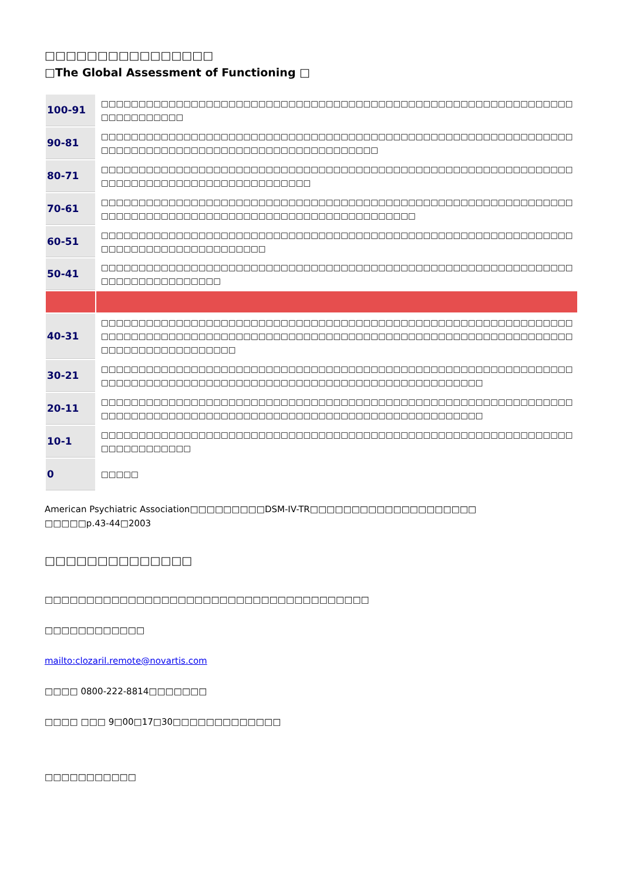□□□□□□□□□□□□□□□□
□The Global Assessment of Functioning □
| 100-91 | □□□□□□□□□□□□□□□□□□□□□□□□□□□□□□□□□□□□□□□□□□□□□□□□□□□□□□□□□□□□□□□□□□□□□□□□□□ |
| 90-81 | □□□□□□□□□□□□□□□□□□□□□□□□□□□□□□□□□□□□□□□□□□□□□□□□□□□□□□□□□□□□□□□□□□□□□□□□□□□□□□□□□□□□□□□□□□□□□□□□□□□□ |
| 80-71 | □□□□□□□□□□□□□□□□□□□□□□□□□□□□□□□□□□□□□□□□□□□□□□□□□□□□□□□□□□□□□□□□□□□□□□□□□□□□□□□□□□□□□□□□□□□ |
| 70-61 | □□□□□□□□□□□□□□□□□□□□□□□□□□□□□□□□□□□□□□□□□□□□□□□□□□□□□□□□□□□□□□□□□□□□□□□□□□□□□□□□□□□□□□□□□□□□□□□□□□□□□□□□□ |
| 60-51 | □□□□□□□□□□□□□□□□□□□□□□□□□□□□□□□□□□□□□□□□□□□□□□□□□□□□□□□□□□□□□□□□□□□□□□□□□□□□□□□□□□□□□ |
| 50-41 | □□□□□□□□□□□□□□□□□□□□□□□□□□□□□□□□□□□□□□□□□□□□□□□□□□□□□□□□□□□□□□□□□□□□□□□□□□□□□□□ |
| 40-31 | □□□□□□□□□□□□□□□□□□□□□□□□□□□□□□□□□□□□□□□□□□□□□□□□□□□□□□□□□□□□□□□□□□□□□□□□□□□□□□□□□□□□□□□□□□□□□□□□□□□□□□□□□□□□□□□□□□□□□□□□□□□□□□□□□□□□□□□□□□□□□□□□ |
| 30-21 | □□□□□□□□□□□□□□□□□□□□□□□□□□□□□□□□□□□□□□□□□□□□□□□□□□□□□□□□□□□□□□□□□□□□□□□□□□□□□□□□□□□□□□□□□□□□□□□□□□□□□□□□□□□□□□□□□□ |
| 20-11 | □□□□□□□□□□□□□□□□□□□□□□□□□□□□□□□□□□□□□□□□□□□□□□□□□□□□□□□□□□□□□□□□□□□□□□□□□□□□□□□□□□□□□□□□□□□□□□□□□□□□□□□□□□□□□□□□□□ |
| 10-1 | □□□□□□□□□□□□□□□□□□□□□□□□□□□□□□□□□□□□□□□□□□□□□□□□□□□□□□□□□□□□□□□□□□□□□□□□□□□ |
| 0 | □□□□□ |
American Psychiatric Association□□□□□□□□□DSM-IV-TR□□□□□□□□□□□□□□□□□□□□
□□□□□p.43-44□2003
□□□□□□□□□□□□□□
□□□□□□□□□□□□□□□□□□□□□□□□□□□□□□□□□□□□□□□
□□□□□□□□□□□□
mailto:clozaril.remote@novartis.com
□□□□ 0800-222-8814□□□□□□□
□□□□ □□□ 9□00□17□30□□□□□□□□□□□□□
□□□□□□□□□□□